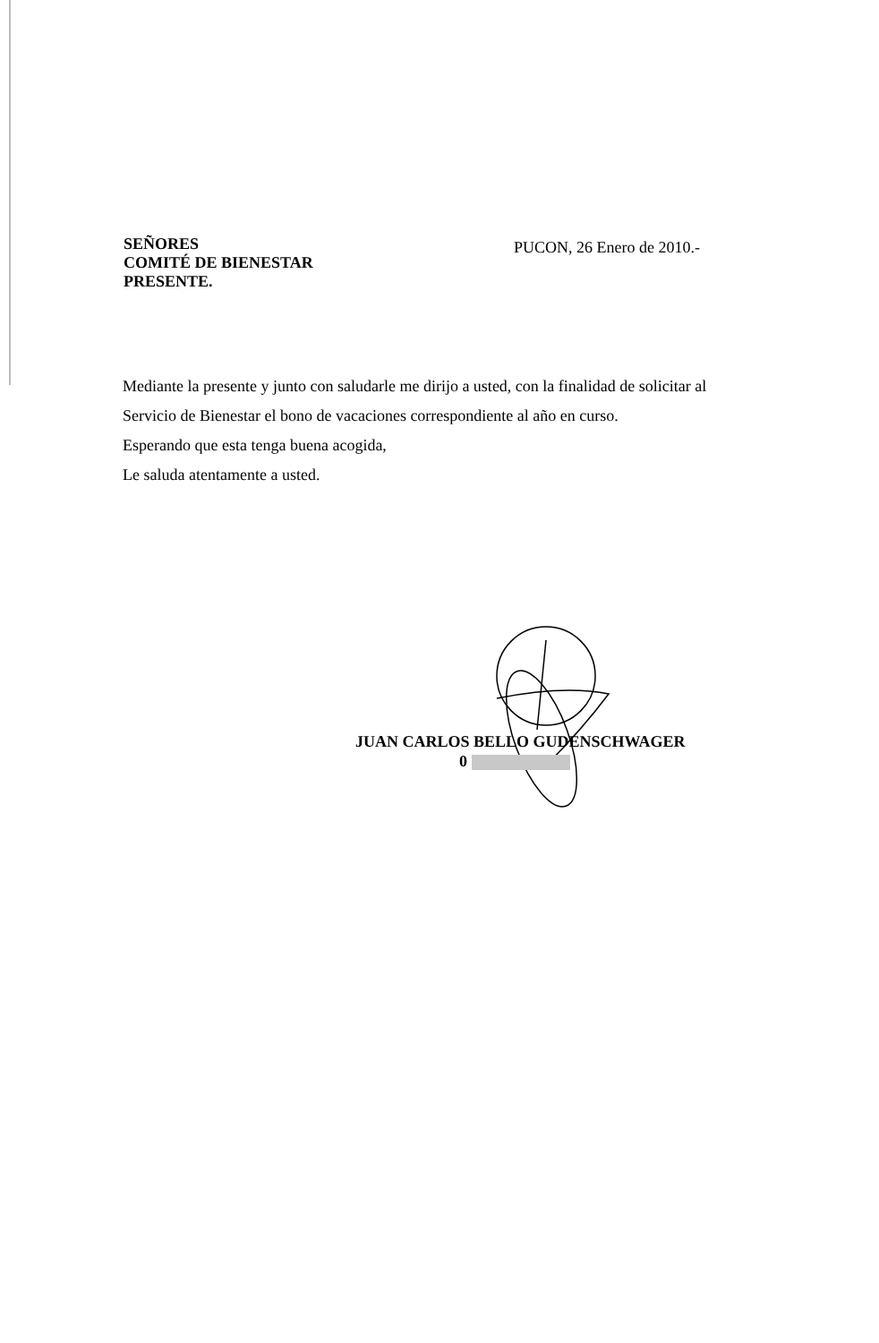SEÑORES
COMITÉ DE BIENESTAR
PRESENTE.
PUCON, 26 Enero de 2010.-
Mediante la presente y junto con saludarle me dirijo a usted, con la finalidad de solicitar al Servicio de Bienestar el bono de vacaciones correspondiente al año en curso.
Esperando que esta tenga buena acogida,
Le saluda atentamente a usted.
JUAN CARLOS BELLO GUDENSCHWAGER
0